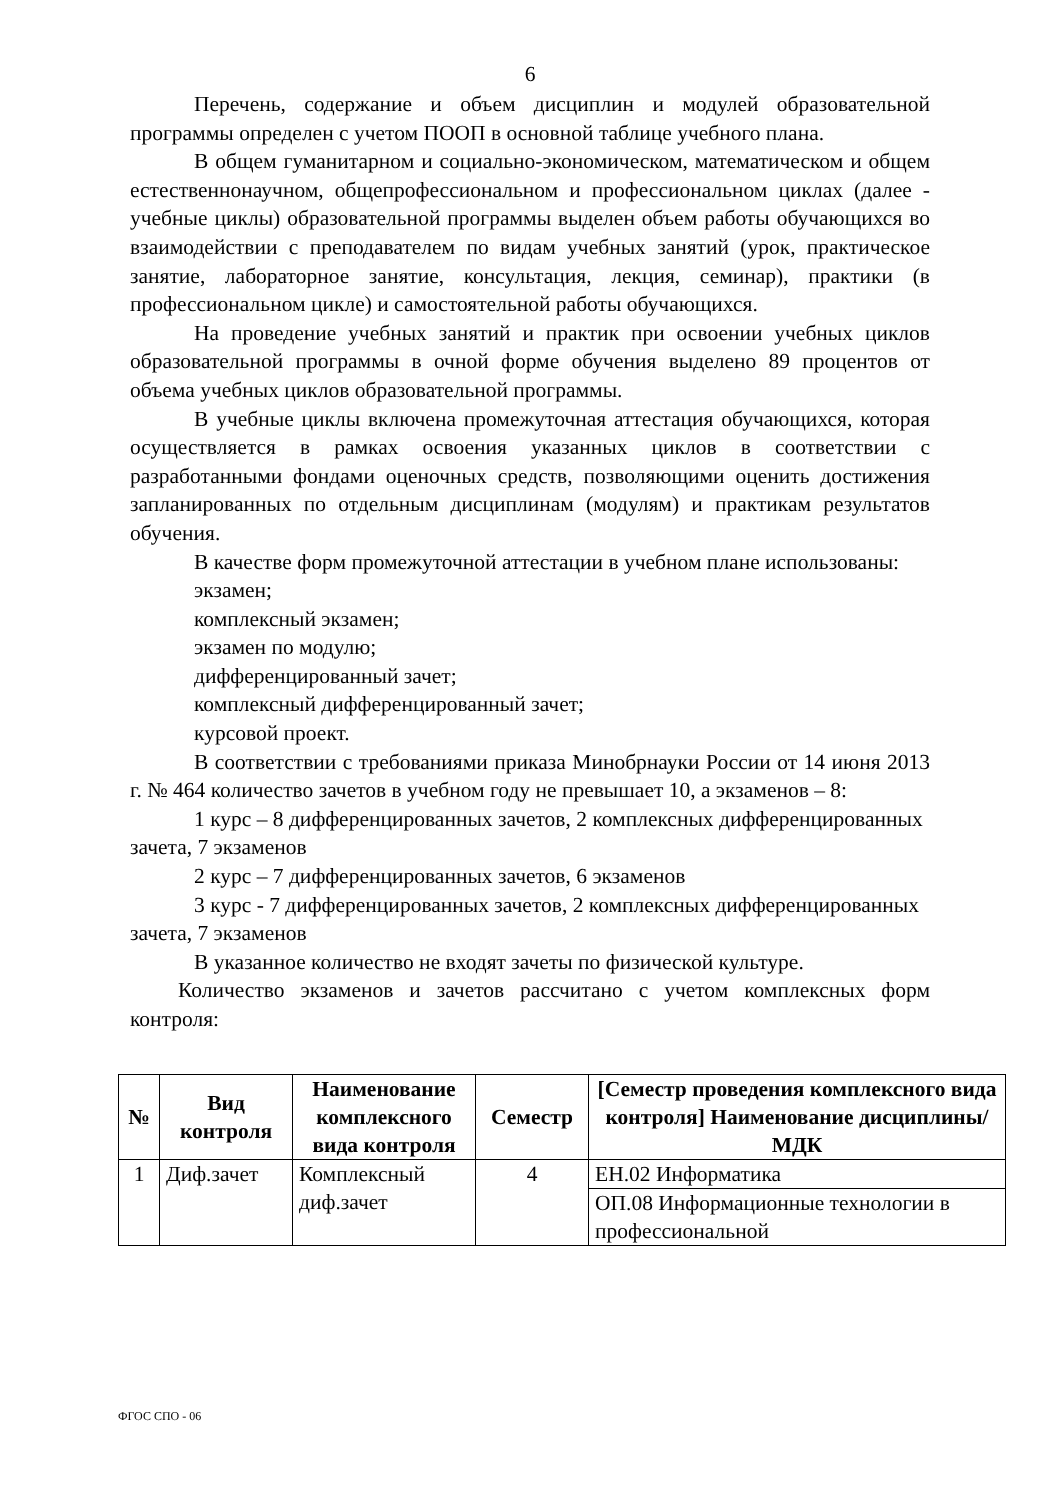6
Перечень, содержание и объем дисциплин и модулей образовательной программы определен с учетом ПООП в основной таблице учебного плана.
В общем гуманитарном и социально-экономическом, математическом и общем естественнонаучном, общепрофессиональном и профессиональном циклах (далее - учебные циклы) образовательной программы выделен объем работы обучающихся во взаимодействии с преподавателем по видам учебных занятий (урок, практическое занятие, лабораторное занятие, консультация, лекция, семинар), практики (в профессиональном цикле) и самостоятельной работы обучающихся.
На проведение учебных занятий и практик при освоении учебных циклов образовательной программы в очной форме обучения выделено 89 процентов от объема учебных циклов образовательной программы.
В учебные циклы включена промежуточная аттестация обучающихся, которая осуществляется в рамках освоения указанных циклов в соответствии с разработанными фондами оценочных средств, позволяющими оценить достижения запланированных по отдельным дисциплинам (модулям) и практикам результатов обучения.
В качестве форм промежуточной аттестации в учебном плане использованы:
экзамен;
комплексный экзамен;
экзамен по модулю;
дифференцированный зачет;
комплексный дифференцированный зачет;
курсовой проект.
В соответствии с требованиями приказа Минобрнауки России от 14 июня 2013 г. № 464 количество зачетов в учебном году не превышает 10, а экзаменов – 8:
1 курс – 8 дифференцированных зачетов, 2 комплексных дифференцированных зачета, 7 экзаменов
2 курс – 7 дифференцированных зачетов, 6 экзаменов
3 курс - 7 дифференцированных зачетов, 2 комплексных дифференцированных зачета, 7 экзаменов
В указанное количество не входят зачеты по физической культуре.
Количество экзаменов и зачетов рассчитано с учетом комплексных форм контроля:
| № | Вид контроля | Наименование комплексного вида контроля | Семестр | [Семестр проведения комплексного вида контроля] Наименование дисциплины/МДК |
| --- | --- | --- | --- | --- |
| 1 | Диф.зачет | Комплексный диф.зачет | 4 | ЕН.02 Информатика |
| | | | | ОП.08 Информационные технологии в профессиональной |
ФГОС СПО - 06